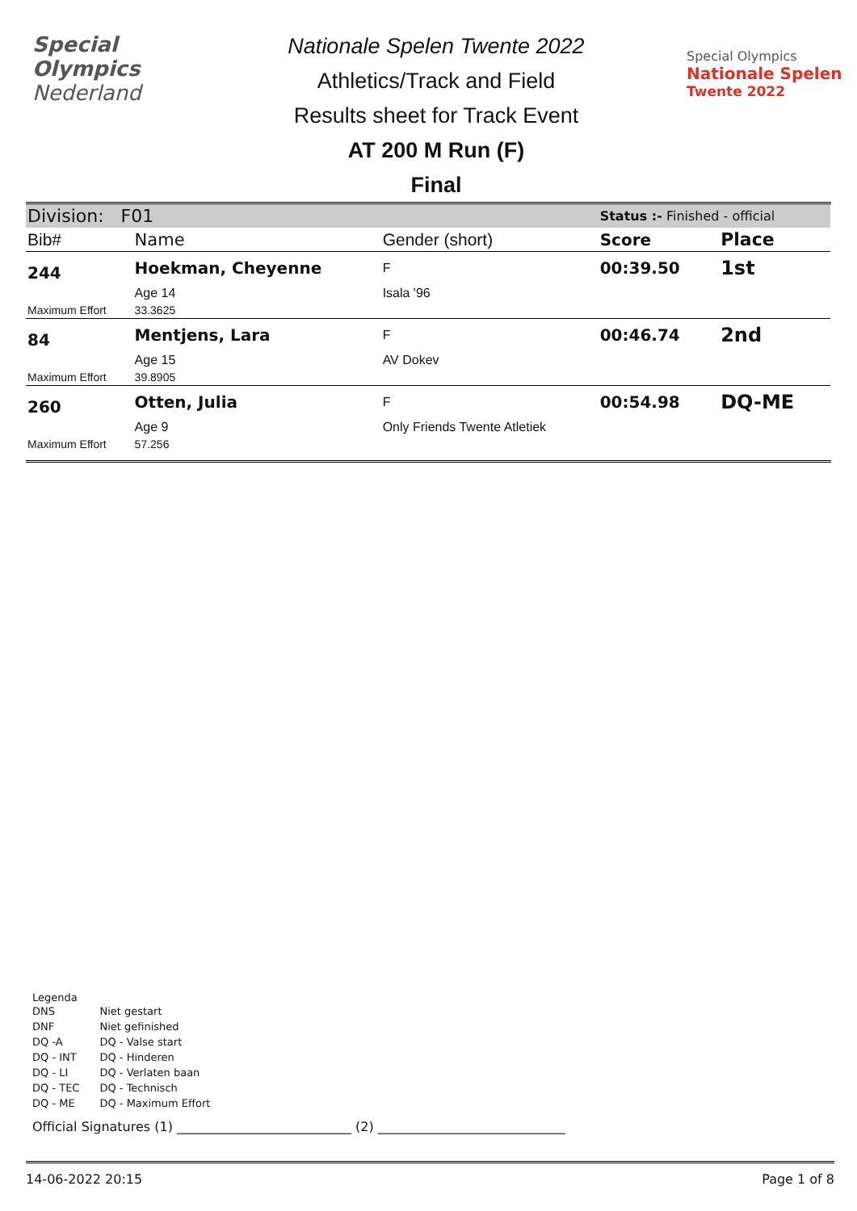Special
Olympics
Nederland
Nationale Spelen Twente 2022
Athletics/Track and Field
Results sheet for Track Event
AT 200 M Run (F)
Final
Special Olympics
Nationale Spelen
Twente 2022
| Division: F01 | | | Status :- Finished - official | |
| Bib# | Name | Gender (short) | Score | Place |
| 244 | Hoekman, Cheyenne | F | 00:39.50 | 1st |
| | Age 14 | Isala '96 | | |
| Maximum Effort | 33.3625 | | | |
| 84 | Mentjens, Lara | F | 00:46.74 | 2nd |
| | Age 15 | AV Dokev | | |
| Maximum Effort | 39.8905 | | | |
| 260 | Otten, Julia | F | 00:54.98 | DQ-ME |
| | Age 9 | Only Friends Twente Atletiek | | |
| Maximum Effort | 57.256 | | | |
Legenda
| DNS | Niet gestart |
| DNF | Niet gefinished |
| DQ -A | DQ - Valse start |
| DQ - INT | DQ - Hinderen |
| DQ - LI | DQ - Verlaten baan |
| DQ - TEC | DQ - Technisch |
| DQ - ME | DQ - Maximum Effort |
Official Signatures (1) ___________________________ (2) _____________________________
14-06-2022 20:15 Page 1 of 8